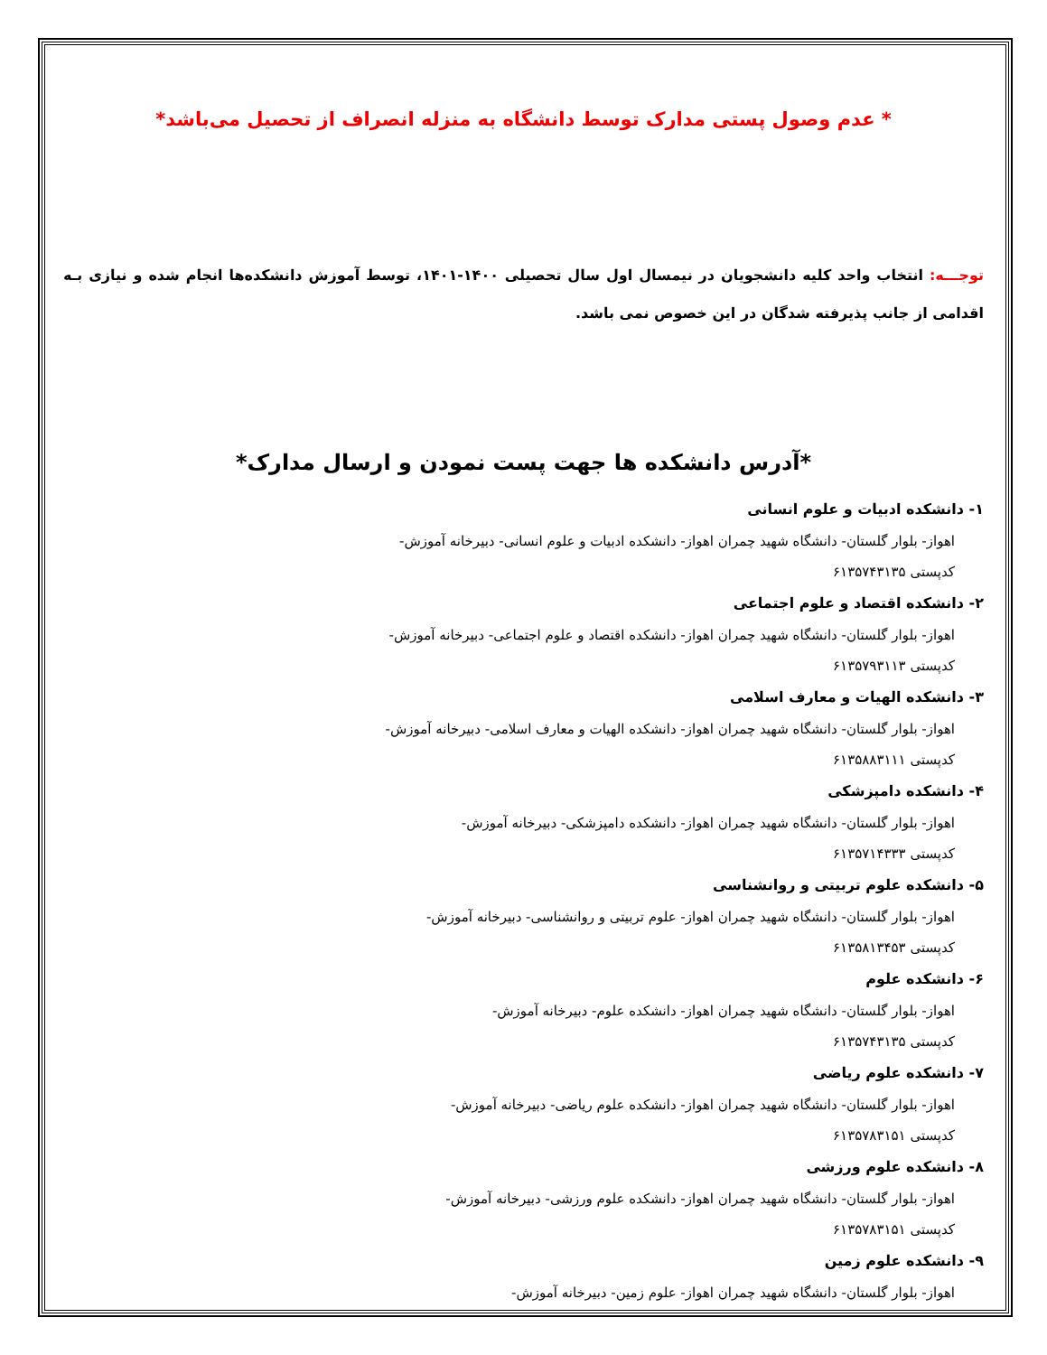* عدم وصول پستی مدارک توسط دانشگاه به منزله انصراف از تحصیل می‌باشد*
توجـــه: انتخاب واحد کلیه دانشجویان در نیمسال اول سال تحصیلی ۱۴۰۰-۱۴۰۱، توسط آموزش دانشکده‌ها انجام شده و نیازی بـه اقدامی از جانب پذیرفته شدگان در این خصوص نمی باشد.
*آدرس دانشکده ها جهت پست نمودن و ارسال مدارک*
۱- دانشکده ادبیات و علوم انسانی
اهواز- بلوار گلستان- دانشگاه شهید چمران اهواز- دانشکده ادبیات و علوم انسانی- دبیرخانه آموزش-
کدپستی ۶۱۳۵۷۴۳۱۳۵
۲- دانشکده اقتصاد و علوم اجتماعی
اهواز- بلوار گلستان- دانشگاه شهید چمران اهواز- دانشکده اقتصاد و علوم اجتماعی- دبیرخانه آموزش-
کدپستی ۶۱۳۵۷۹۳۱۱۳
۳- دانشکده الهیات و معارف اسلامی
اهواز- بلوار گلستان- دانشگاه شهید چمران اهواز- دانشکده الهیات و معارف اسلامی- دبیرخانه آموزش-
کدپستی ۶۱۳۵۸۸۳۱۱۱
۴- دانشکده دامپزشکی
اهواز- بلوار گلستان- دانشگاه شهید چمران اهواز- دانشکده دامپزشکی- دبیرخانه آموزش-
کدپستی ۶۱۳۵۷۱۴۳۳۳
۵- دانشکده علوم تربیتی و روانشناسی
اهواز- بلوار گلستان- دانشگاه شهید چمران اهواز- علوم تربیتی و روانشناسی- دبیرخانه آموزش-
کدپستی ۶۱۳۵۸۱۳۴۵۳
۶- دانشکده علوم
اهواز- بلوار گلستان- دانشگاه شهید چمران اهواز- دانشکده علوم- دبیرخانه آموزش-
کدپستی ۶۱۳۵۷۴۳۱۳۵
۷- دانشکده علوم ریاضی
اهواز- بلوار گلستان- دانشگاه شهید چمران اهواز- دانشکده علوم ریاضی- دبیرخانه آموزش-
کدپستی ۶۱۳۵۷۸۳۱۵۱
۸- دانشکده علوم ورزشی
اهواز- بلوار گلستان- دانشگاه شهید چمران اهواز- دانشکده علوم ورزشی- دبیرخانه آموزش-
کدپستی ۶۱۳۵۷۸۳۱۵۱
۹- دانشکده علوم زمین
اهواز- بلوار گلستان- دانشگاه شهید چمران اهواز- علوم زمین- دبیرخانه آموزش-